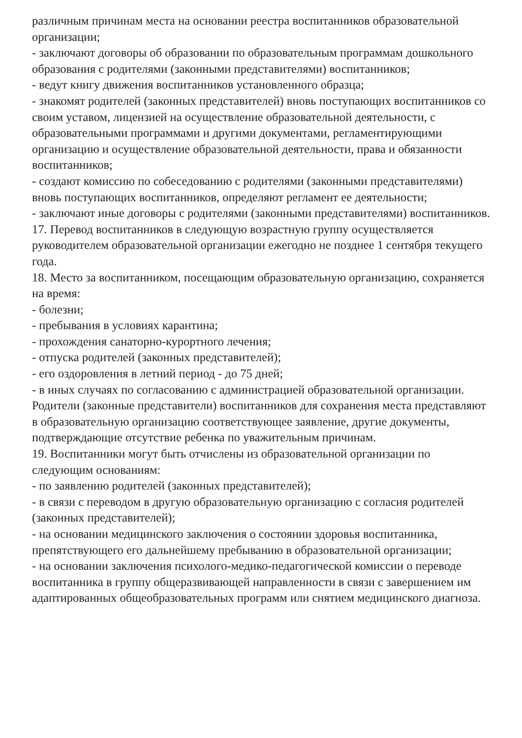различным причинам места на основании реестра воспитанников образовательной организации;
- заключают договоры об образовании по образовательным программам дошкольного образования с родителями (законными представителями) воспитанников;
- ведут книгу движения воспитанников установленного образца;
- знакомят родителей (законных представителей) вновь поступающих воспитанников со своим уставом, лицензией на осуществление образовательной деятельности, с образовательными программами и другими документами, регламентирующими организацию и осуществление образовательной деятельности, права и обязанности воспитанников;
- создают комиссию по собеседованию с родителями (законными представителями) вновь поступающих воспитанников, определяют регламент ее деятельности;
- заключают иные договоры с родителями (законными представителями) воспитанников.
17. Перевод воспитанников в следующую возрастную группу осуществляется руководителем образовательной организации ежегодно не позднее 1 сентября текущего года.
18. Место за воспитанником, посещающим образовательную организацию, сохраняется на время:
- болезни;
- пребывания в условиях карантина;
- прохождения санаторно-курортного лечения;
- отпуска родителей (законных представителей);
- его оздоровления в летний период - до 75 дней;
- в иных случаях по согласованию с администрацией образовательной организации.
Родители (законные представители) воспитанников для сохранения места представляют в образовательную организацию соответствующее заявление, другие документы, подтверждающие отсутствие ребенка по уважительным причинам.
19. Воспитанники могут быть отчислены из образовательной организации по следующим основаниям:
- по заявлению родителей (законных представителей);
- в связи с переводом в другую образовательную организацию с согласия родителей (законных представителей);
- на основании медицинского заключения о состоянии здоровья воспитанника, препятствующего его дальнейшему пребыванию в образовательной организации;
- на основании заключения психолого-медико-педагогической комиссии о переводе воспитанника в группу общеразвивающей направленности в связи с завершением им адаптированных общеобразовательных программ или снятием медицинского диагноза.